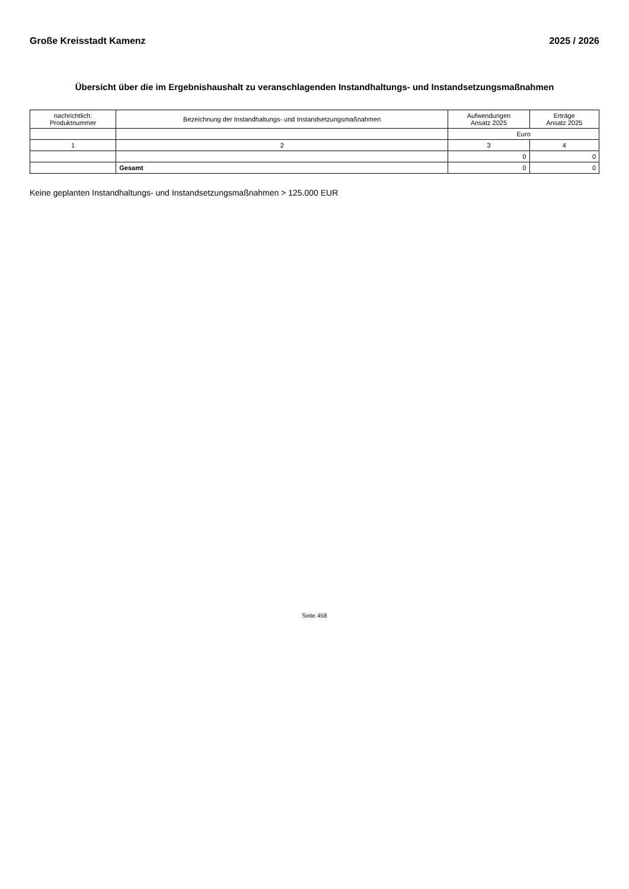Große Kreisstadt Kamenz 2025 / 2026
Übersicht über die im Ergebnishaushalt zu veranschlagenden Instandhaltungs- und Instandsetzungsmaßnahmen
| nachrichtlich: Produktnummer | Bezeichnung der Instandhaltungs- und Instandsetzungsmaßnahmen | Aufwendungen Ansatz 2025 | Erträge Ansatz 2025 |
| --- | --- | --- | --- |
| | | Euro | |
| 1 | 2 | 3 | 4 |
| | | 0 | 0 |
| | Gesamt | 0 | 0 |
Keine geplanten Instandhaltungs- und Instandsetzungsmaßnahmen > 125.000 EUR
Seite 458